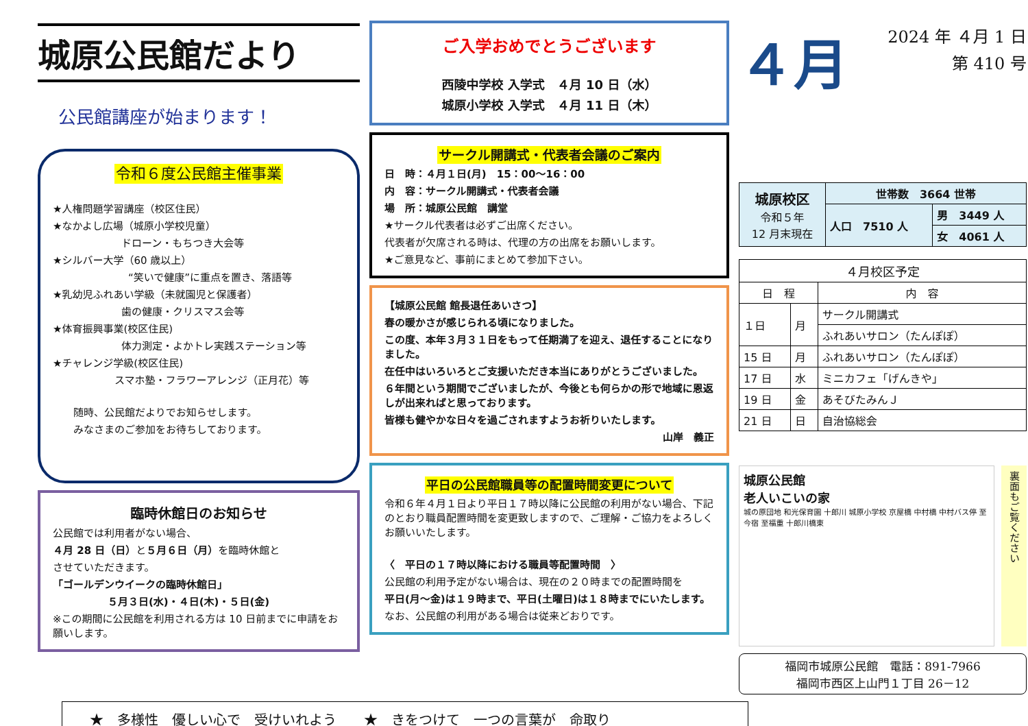城原公民館だより
公民館講座が始まります！
令和６度公民館主催事業
★人権問題学習講座（校区住民）
★なかよし広場（城原小学校児童）
ドローン・もちつき大会等
★シルバー大学（60 歳以上）
“笑いで健康”に重点を置き、落語等
★乳幼児ふれあい学級（未就園児と保護者）
歯の健康・クリスマス会等
★体育振興事業(校区住民)
体力測定・よかトレ実践ステーション等
★チャレンジ学級(校区住民)
スマホ塾・フラワーアレンジ（正月花）等
随時、公民館だよりでお知らせします。
みなさまのご参加をお待ちしております。
臨時休館日のお知らせ
公民館では利用者がない場合、
４月 28 日（日）と５月６日（月）を臨時休館と
させていただきます。
「ゴールデンウイークの臨時休館日」
５月３日(水)・４日(木)・５日(金)
※この期間に公民館を利用される方は 10 日前までに申請をお願いします。
ご入学おめでとうございます
西陵中学校 入学式　４月 10 日（水）
城原小学校 入学式　４月 11 日（木）
サークル開講式・代表者会議のご案内
日　時：４月１日(月)　15：00～16：00
内　容：サークル開講式・代表者会議
場　所：城原公民館　講堂
★サークル代表者は必ずご出席ください。
代表者が欠席される時は、代理の方の出席をお願いします。
★ご意見など、事前にまとめて参加下さい。
【城原公民館 館長退任あいさつ】
春の暖かさが感じられる頃になりました。
この度、本年３月３１日をもって任期満了を迎え、退任することになりました。
在任中はいろいろとご支援いただき本当にありがとうございました。
６年間という期間でございましたが、今後とも何らかの形で地域に恩返しが出来ればと思っております。
皆様も健やかな日々を過ごされますようお祈りいたします。
山岸　義正
平日の公民館職員等の配置時間変更について
令和６年４月１日より平日１７時以降に公民館の利用がない場合、下記のとおり職員配置時間を変更致しますので、ご理解・ご協力をよろしくお願いいたします。
〈　平日の１７時以降における職員等配置時間　〉
公民館の利用予定がない場合は、現在の２０時までの配置時間を
平日(月～金)は１９時まで、平日(土曜日)は１８時までにいたします。
なお、公民館の利用がある場合は従来どおりです。
４月
2024 年 ４月 1 日
第 410 号
| 城原校区 令和５年 12 月末現在 | 世帯数 3664 世帯 | |
| | 人口 7510 人 | 男 3449 人 |
| | | 女 4061 人 |
| ４月校区予定 | | |
| --- | --- | --- |
| 日 程 | | 内 容 |
| １日 | 月 | サークル開講式 |
| | | ふれあいサロン（たんぽぽ） |
| 15 日 | 月 | ふれあいサロン（たんぽぽ） |
| 17 日 | 水 | ミニカフェ「げんきや」 |
| 19 日 | 金 | あそびたみんＪ |
| 21 日 | 日 | 自治協総会 |
城原公民館
老人いこいの家
城の原団地 和光保育園 十郎川 城原小学校 京屋橋 中村橋 中村バス停 至今宿 至福重 十郎川橋東
裏面もご覧ください
福岡市城原公民館　電話：891-7966
福岡市西区上山門１丁目 26－12
★　多様性　優しい心で　受けいれよう　　★　きをつけて　一つの言葉が　命取り